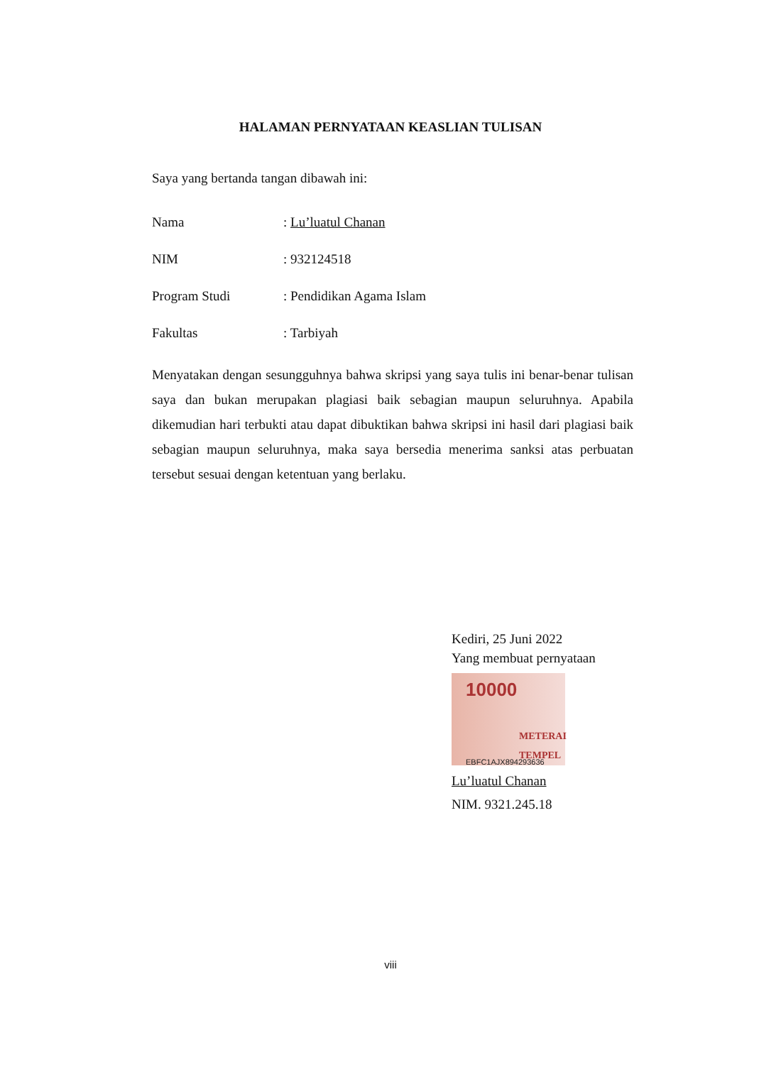HALAMAN PERNYATAAN KEASLIAN TULISAN
Saya yang bertanda tangan dibawah ini:
Nama: Lu’luatul Chanan
NIM: 932124518
Program Studi: Pendidikan Agama Islam
Fakultas: Tarbiyah
Menyatakan dengan sesungguhnya bahwa skripsi yang saya tulis ini benar-benar tulisan saya dan bukan merupakan plagiasi baik sebagian maupun seluruhnya. Apabila dikemudian hari terbukti atau dapat dibuktikan bahwa skripsi ini hasil dari plagiasi baik sebagian maupun seluruhnya, maka saya bersedia menerima sanksi atas perbuatan tersebut sesuai dengan ketentuan yang berlaku.
Kediri, 25 Juni 2022
Yang membuat pernyataan
10000
METERAI TEMPEL
EBFC1AJX894293636
Lu’luatul Chanan
NIM. 9321.245.18
viii